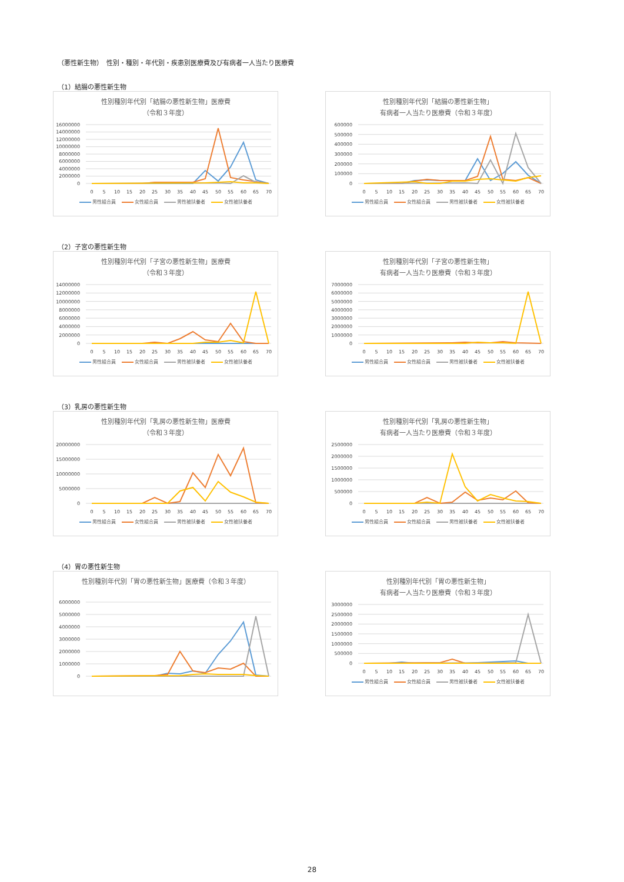（悪性新生物）　性別・種別・年代別・疾患別医療費及び有病者一人当たり医療費
（1）結腸の悪性新生物
性別種別年代別「結腸の悪性新生物」医療費
（令和３年度）
16000000
14000000
12000000
10000000
8000000
6000000
4000000
2000000
0
0
5
10
15
20
25
30
35
40
45
50
55
60
65
70
男性組合員 女性組合員 男性被扶養者 女性被扶養者
性別種別年代別「結腸の悪性新生物」
有病者一人当たり医療費（令和３年度）
600000
500000
400000
300000
200000
100000
0
0
5
10
15
20
25
30
35
40
45
50
55
60
65
70
男性組合員 女性組合員 男性被扶養者 女性被扶養者
（2）子宮の悪性新生物
性別種別年代別「子宮の悪性新生物」医療費
（令和３年度）
14000000
12000000
10000000
8000000
6000000
4000000
2000000
0
0
5
10
15
20
25
30
35
40
45
50
55
60
65
70
男性組合員 女性組合員 男性被扶養者 女性被扶養者
性別種別年代別「子宮の悪性新生物」
有病者一人当たり医療費（令和３年度）
7000000
6000000
5000000
4000000
3000000
2000000
1000000
0
0
5
10
15
20
25
30
35
40
45
50
55
60
65
70
男性組合員 女性組合員 男性被扶養者 女性被扶養者
（3）乳房の悪性新生物
性別種別年代別「乳房の悪性新生物」医療費
（令和３年度）
20000000
15000000
10000000
5000000
0
0
5
10
15
20
25
30
35
40
45
50
55
60
65
70
男性組合員 女性組合員 男性被扶養者 女性被扶養者
性別種別年代別「乳房の悪性新生物」
有病者一人当たり医療費（令和３年度）
2500000
2000000
1500000
1000000
500000
0
0
5
10
15
20
25
30
35
40
45
50
55
60
65
70
男性組合員 女性組合員 男性被扶養者 女性被扶養者
（4）胃の悪性新生物
性別種別年代別「胃の悪性新生物」医療費（令和３年度）
6000000
5000000
4000000
3000000
2000000
1000000
0
性別種別年代別「胃の悪性新生物」
有病者一人当たり医療費（令和３年度）
3000000
2500000
2000000
1500000
1000000
500000
0
0
5
10
15
20
25
30
35
40
45
50
55
60
65
70
男性組合員 女性組合員 男性被扶養者 女性被扶養者
28